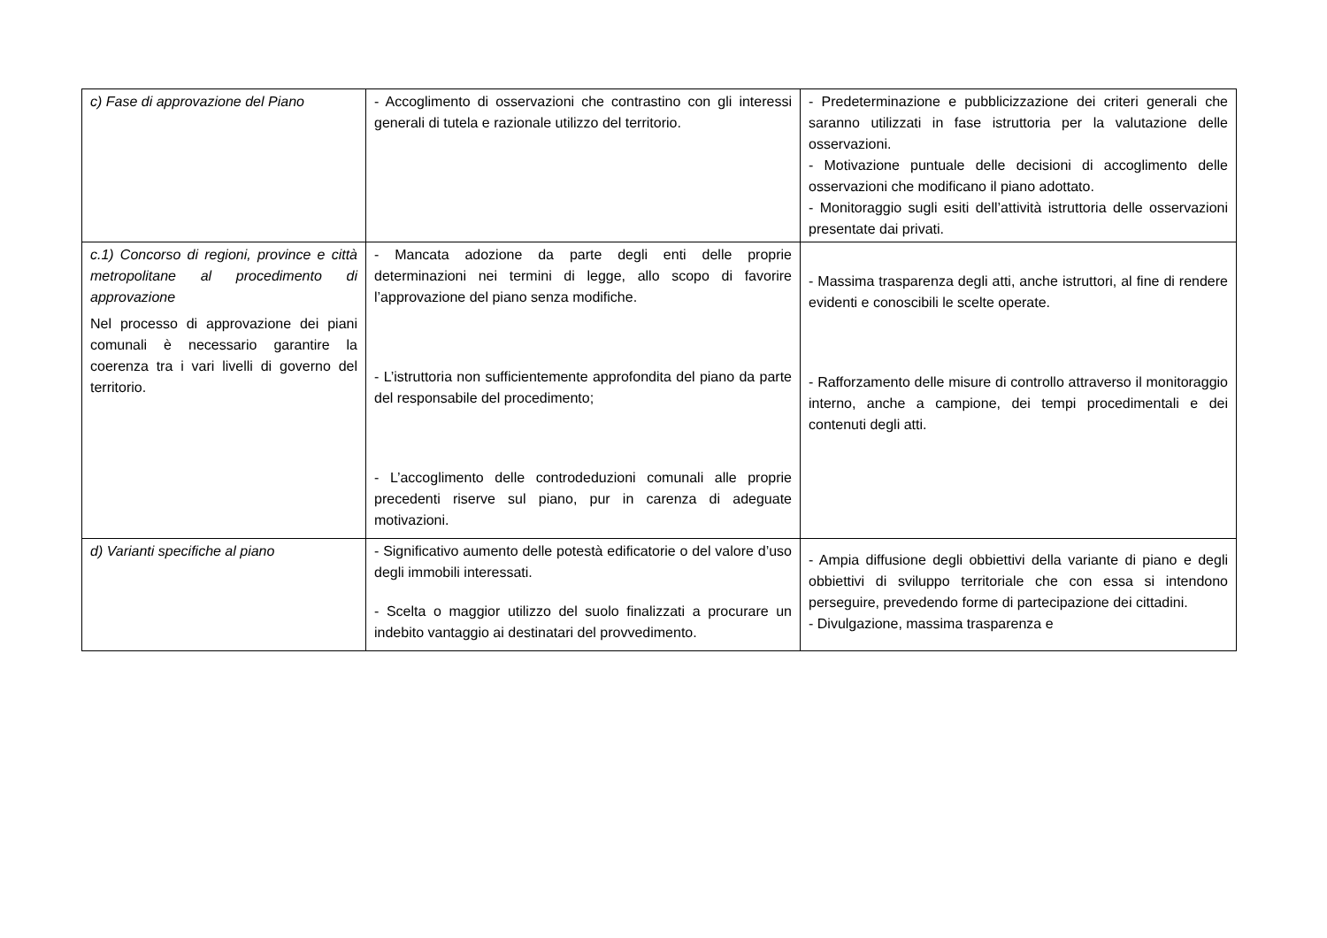| c) Fase di approvazione del Piano | - Accoglimento di osservazioni che contrastino con gli interessi generali di tutela e razionale utilizzo del territorio. | - Predeterminazione e pubblicizzazione dei criteri generali che saranno utilizzati in fase istruttoria per la valutazione delle osservazioni. - Motivazione puntuale delle decisioni di accoglimento delle osservazioni che modificano il piano adottato. - Monitoraggio sugli esiti dell’attività istruttoria delle osservazioni presentate dai privati. |
| c.1) Concorso di regioni, province e città metropolitane al procedimento di approvazione Nel processo di approvazione dei piani comunali è necessario garantire la coerenza tra i vari livelli di governo del territorio. | - Mancata adozione da parte degli enti delle proprie determinazioni nei termini di legge, allo scopo di favorire l’approvazione del piano senza modifiche. - L’istruttoria non sufficientemente approfondita del piano da parte del responsabile del procedimento; - L’accoglimento delle controdeduzioni comunali alle proprie precedenti riserve sul piano, pur in carenza di adeguate motivazioni. | - Massima trasparenza degli atti, anche istruttori, al fine di rendere evidenti e conoscibili le scelte operate. - Rafforzamento delle misure di controllo attraverso il monitoraggio interno, anche a campione, dei tempi procedimentali e dei contenuti degli atti. |
| d) Varianti specifiche al piano | - Significativo aumento delle potestà edificatorie o del valore d’uso degli immobili interessati. - Scelta o maggior utilizzo del suolo finalizzati a procurare un indebito vantaggio ai destinatari del provvedimento. | - Ampia diffusione degli obbiettivi della variante di piano e degli obbiettivi di sviluppo territoriale che con essa si intendono perseguire, prevedendo forme di partecipazione dei cittadini. - Divulgazione, massima trasparenza e |